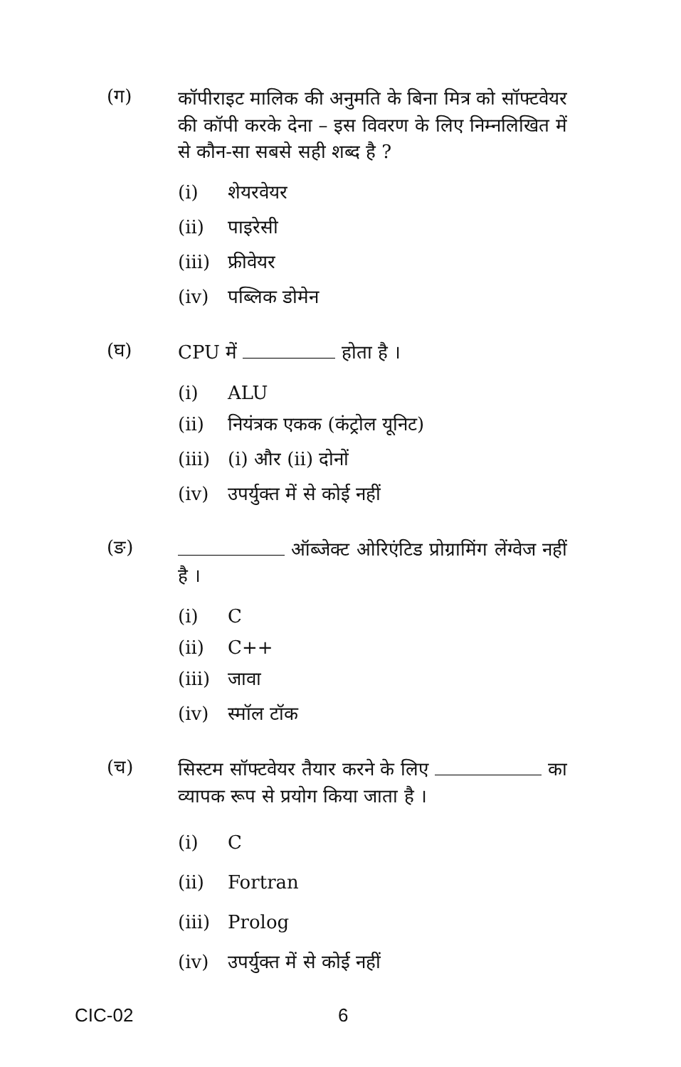(ग)
कॉपीराइट मालिक की अनुमति के बिना मित्र को सॉफ्टवेयर की कॉपी करके देना – इस विवरण के लिए निम्नलिखित में से कौन-सा सबसे सही शब्द है ?
(i) शेयरवेयर
(ii) पाइरेसी
(iii) फ्रीवेयर
(iv) पब्लिक डोमेन
(घ)
CPU में होता है ।
(i) ALU
(ii) नियंत्रक एकक (कंट्रोल यूनिट)
(iii) (i) और (ii) दोनों
(iv) उपर्युक्त में से कोई नहीं
(ङ)
ऑब्जेक्ट ओरिएंटिड प्रोग्रामिंग लेंग्वेज नहीं है ।
(i) C
(ii) C++
(iii) जावा
(iv) स्मॉल टॉक
(च)
सिस्टम सॉफ्टवेयर तैयार करने के लिए का व्यापक रूप से प्रयोग किया जाता है ।
(i) C
(ii) Fortran
(iii) Prolog
(iv) उपर्युक्त में से कोई नहीं
CIC-02 6